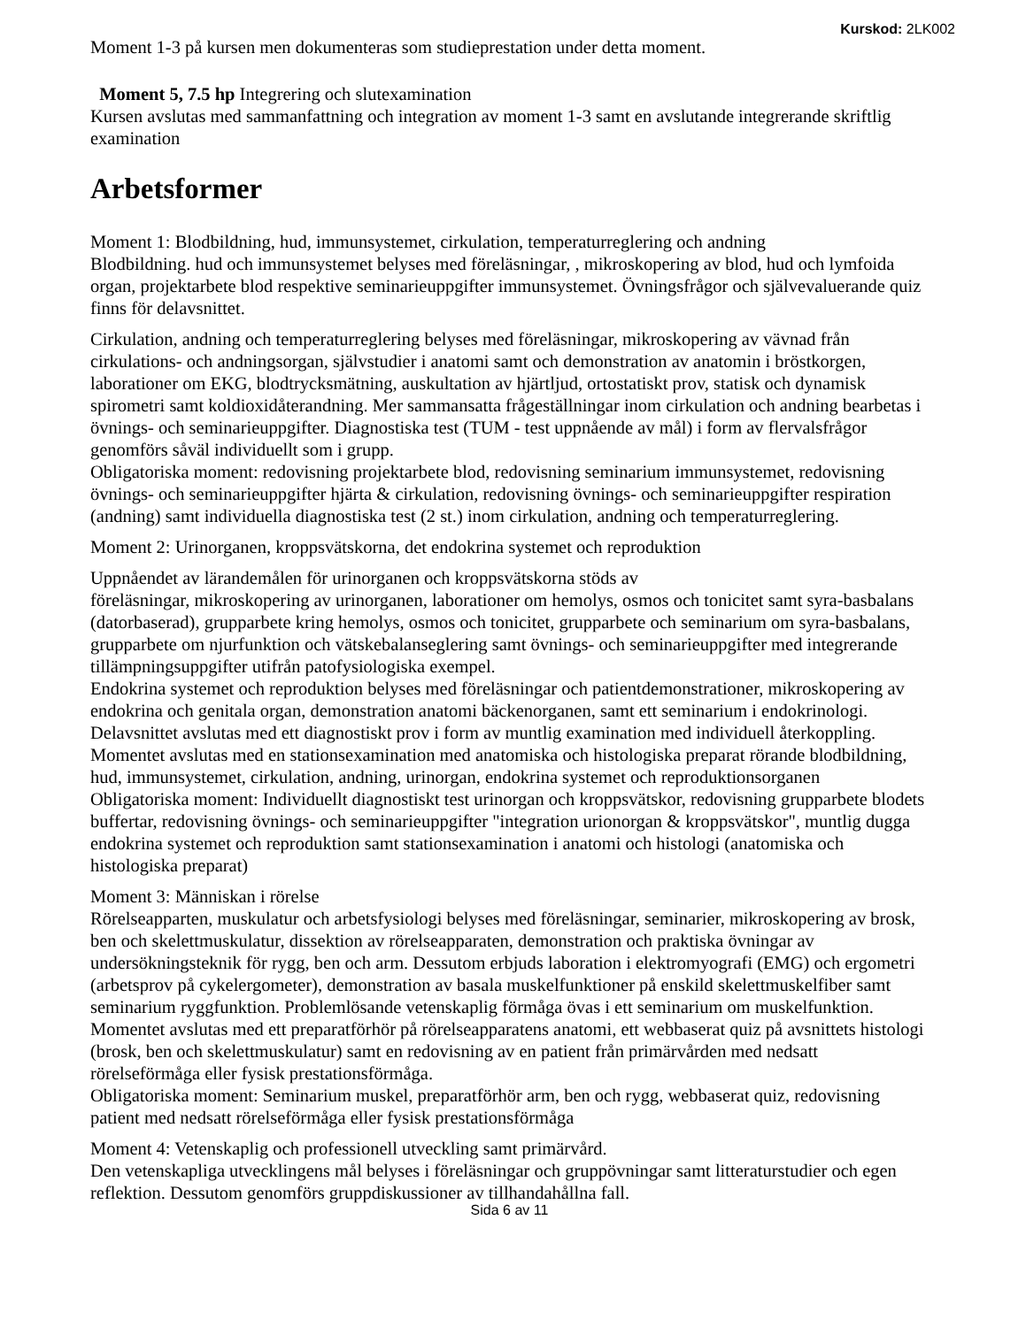Kurskod: 2LK002
Moment 1-3 på kursen men dokumenteras som studieprestation under detta moment.
Moment 5, 7.5 hp Integrering och slutexamination
Kursen avslutas med sammanfattning och integration av moment 1-3 samt en avslutande integrerande skriftlig examination
Arbetsformer
Moment 1: Blodbildning, hud, immunsystemet, cirkulation, temperaturreglering och andning
Blodbildning. hud och immunsystemet belyses med föreläsningar, , mikroskopering av blod, hud och lymfoida organ, projektarbete blod respektive seminarieuppgifter immunsystemet. Övningsfrågor och självevaluerande quiz finns för delavsnittet.
Cirkulation, andning och temperaturreglering belyses med föreläsningar, mikroskopering av vävnad från cirkulations- och andningsorgan, självstudier i anatomi samt och demonstration av anatomin i bröstkorgen, laborationer om EKG, blodtrycksmätning, auskultation av hjärtljud, ortostatiskt prov, statisk och dynamisk spirometri samt koldioxidåterandning. Mer sammansatta frågeställningar inom cirkulation och andning bearbetas i övnings- och seminarieuppgifter. Diagnostiska test (TUM - test uppnående av mål) i form av flervalsfrågor genomförs såväl individuellt som i grupp.
Obligatoriska moment: redovisning projektarbete blod, redovisning seminarium immunsystemet, redovisning övnings- och seminarieuppgifter hjärta & cirkulation, redovisning övnings- och seminarieuppgifter respiration (andning) samt individuella diagnostiska test (2 st.) inom cirkulation, andning och temperaturreglering.
Moment 2: Urinorganen, kroppsvätskorna, det endokrina systemet och reproduktion
Uppnåendet av lärandemålen för urinorganen och kroppsvätskorna stöds av
föreläsningar, mikroskopering av urinorganen, laborationer om hemolys, osmos och tonicitet samt syra-basbalans (datorbaserad), grupparbete kring hemolys, osmos och tonicitet, grupparbete och seminarium om syra-basbalans, grupparbete om njurfunktion och vätskebalanseglering samt övnings- och seminarieuppgifter med integrerande tillämpningsuppgifter utifrån patofysiologiska exempel.
Endokrina systemet och reproduktion belyses med föreläsningar och patientdemonstrationer, mikroskopering av endokrina och genitala organ, demonstration anatomi bäckenorganen, samt ett seminarium i endokrinologi. Delavsnittet avslutas med ett diagnostiskt prov i form av muntlig examination med individuell återkoppling.
Momentet avslutas med en stationsexamination med anatomiska och histologiska preparat rörande blodbildning, hud, immunsystemet, cirkulation, andning, urinorgan, endokrina systemet och reproduktionsorganen
Obligatoriska moment: Individuellt diagnostiskt test urinorgan och kroppsvätskor, redovisning grupparbete blodets buffertar, redovisning övnings- och seminarieuppgifter "integration urionorgan & kroppsvätskor", muntlig dugga endokrina systemet och reproduktion samt stationsexamination i anatomi och histologi (anatomiska och histologiska preparat)
Moment 3: Människan i rörelse
Rörelseapparten, muskulatur och arbetsfysiologi belyses med föreläsningar, seminarier, mikroskopering av brosk, ben och skelettmuskulatur, dissektion av rörelseapparaten, demonstration och praktiska övningar av undersökningsteknik för rygg, ben och arm. Dessutom erbjuds laboration i elektromyografi (EMG) och ergometri (arbetsprov på cykelergometer), demonstration av basala muskelfunktioner på enskild skelettmuskelfiber samt seminarium ryggfunktion. Problemlösande vetenskaplig förmåga övas i ett seminarium om muskelfunktion. Momentet avslutas med ett preparatförhör på rörelseapparatens anatomi, ett webbaserat quiz på avsnittets histologi (brosk, ben och skelettmuskulatur) samt en redovisning av en patient från primärvården med nedsatt rörelseförmåga eller fysisk prestationsförmåga.
Obligatoriska moment: Seminarium muskel, preparatförhör arm, ben och rygg, webbaserat quiz, redovisning patient med nedsatt rörelseförmåga eller fysisk prestationsförmåga
Moment 4: Vetenskaplig och professionell utveckling samt primärvård.
Den vetenskapliga utvecklingens mål belyses i föreläsningar och gruppövningar samt litteraturstudier och egen reflektion. Dessutom genomförs gruppdiskussioner av tillhandahållna fall.
Sida 6 av 11